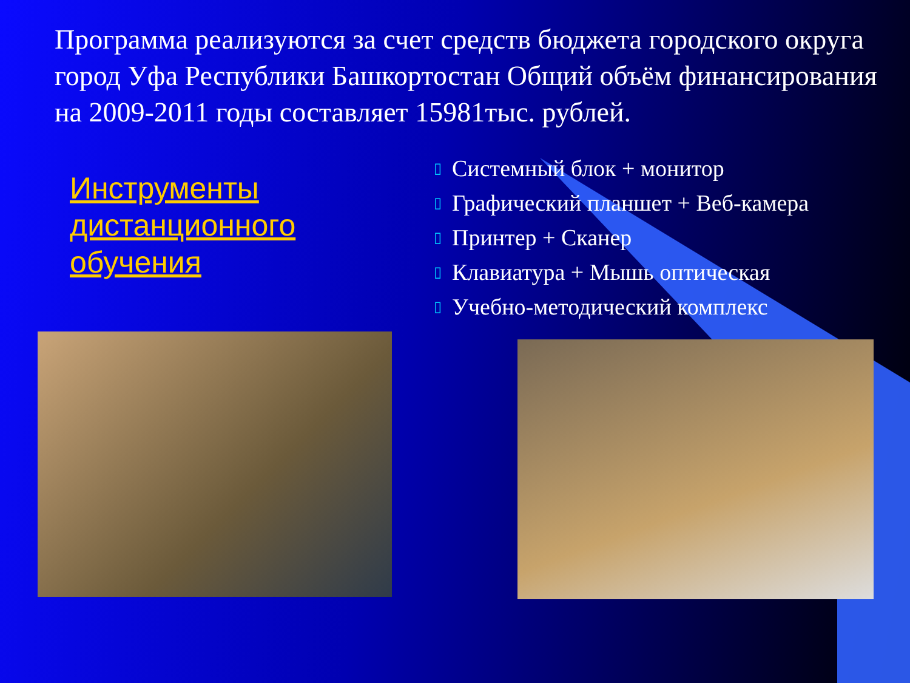Программа реализуются за счет средств бюджета городского округа город Уфа Республики Башкортостан Общий объём финансирования на 2009-2011 годы составляет 15981тыс. рублей.
Инструменты дистанционного обучения
▯ Системный блок + монитор
▯ Графический планшет + Веб-камера
▯ Принтер + Сканер
▯ Клавиатура + Мышь оптическая
▯ Учебно-методический комплекс